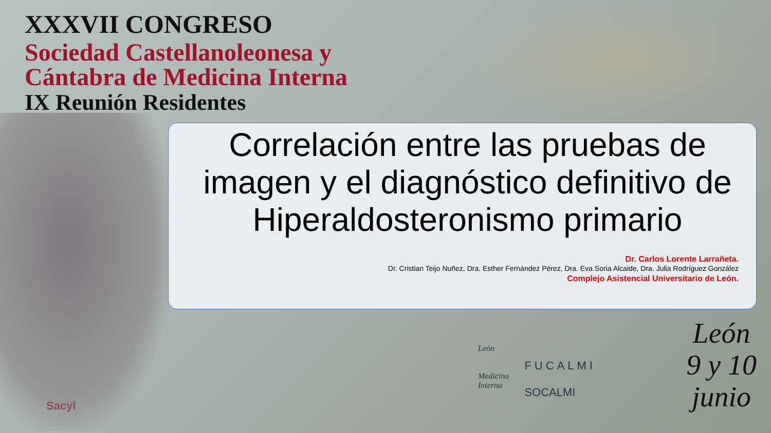XXXVII CONGRESO
Sociedad Castellanoleonesa y
Cántabra de Medicina Interna
IX Reunión Residentes
Correlación entre las pruebas de imagen y el diagnóstico definitivo de Hiperaldosteronismo primario
Dr. Carlos Lorente Larrañeta.
Dr. Cristian Teijo Nuñez, Dra. Esther Fernández Pérez, Dra. Eva Soria Alcaide, Dra. Julia Rodríguez González
Complejo Asistencial Universitario de León.
León
Medicina
Interna
FUCALMI
SOCALMI
León
9 y 10
junio
Sacyl